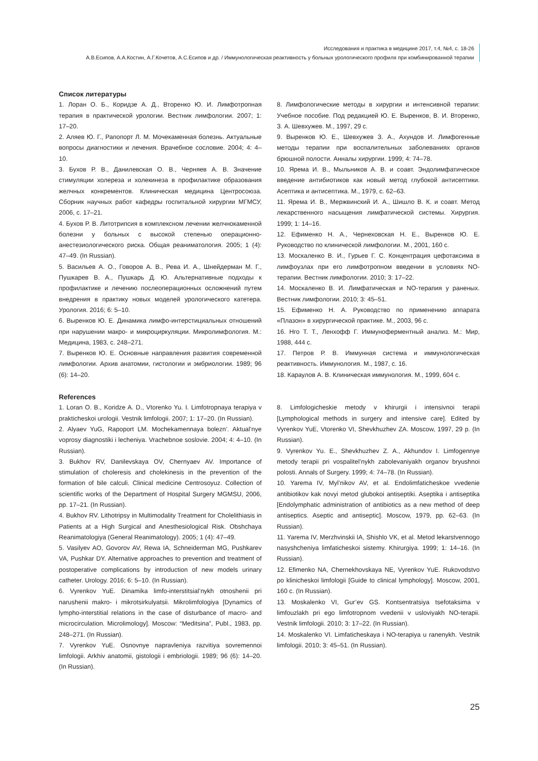Исследования и практика в медицине 2017, т.4, №4, с. 18-26
А.В.Есипов, А.А.Костин, А.Г.Кочетов, А.С.Есипов и др. / Иммунологическая реактивность у больных урологического профиля при комбинированной терапии
Список литературы
1. Лоран О. Б., Коридзе А. Д., Вторенко Ю. И. Лимфотропная терапия в практической урологии. Вестник лимфологии. 2007; 1: 17–20.
2. Аляев Ю. Г., Рапопорт Л. М. Мочекаменная болезнь. Актуальные вопросы диагностики и лечения. Врачебное сословие. 2004; 4: 4–10.
3. Бухов Р. В., Данилевская О. В., Черняев А. В. Значение стимуляции холереза и холекинеза в профилактике образования желчных конкрементов. Клиническая медицина Центросоюза. Сборник научных работ кафедры госпитальной хирургии МГМСУ, 2006, с. 17–21.
4. Бухов Р. В. Литотрипсия в комплексном лечении желчнокаменной болезни у больных с высокой степенью операционно-анестезиологического риска. Общая реаниматология. 2005; 1 (4): 47–49. (In Russian).
5. Васильев А. О., Говоров А. В., Рева И. А., Шнейдерман М. Г., Пушкарев В. А., Пушкарь Д. Ю. Альтернативные подходы к профилактике и лечению послеоперационных осложнений путем внедрения в практику новых моделей урологического катетера. Урология. 2016; 6: 5–10.
6. Выренков Ю. Е. Динамика лимфо-интерстициальных отношений при нарушении макро- и микроциркуляции. Микролимфология. М.: Медицина, 1983, с. 248–271.
7. Выренков Ю. Е. Основные направления развития современной лимфологии. Архив анатомии, гистологии и эмбриологии. 1989; 96 (6): 14–20.
8. Лимфологические методы в хирургии и интенсивной терапии: Учебное пособие. Под редакцией Ю. Е. Выренков, В. И. Вторенко, З. А. Шевхужев. М., 1997, 29 с.
9. Выренков Ю. Е., Шевхужев З. А., Ахундов И. Лимфогенные методы терапии при воспалительных заболеваниях органов брюшной полости. Анналы хирургии. 1999; 4: 74–78.
10. Ярема И. В., Мыльников А. В. и соавт. Эндолимфатическое введение антибиотиков как новый метод глубокой антисептики. Асептика и антисептика. М., 1979, с. 62–63.
11. Ярема И. В., Мержвинский И. А., Шишло В. К. и соавт. Метод лекарственного насыщения лимфатической системы. Хирургия. 1999; 1: 14–16.
12. Ефименко Н. А., Чернеховская Н. Е., Выренков Ю. Е. Руководство по клинической лимфологии. М., 2001, 160 с.
13. Москаленко В. И., Гурьев Г. С. Концентрация цефотаксима в лимфоузлах при его лимфотропном введении в условиях NO-терапии. Вестник лимфологии. 2010; 3: 17–22.
14. Москаленко В. И. Лимфатическая и NO-терапия у раненых. Вестник лимфологии. 2010; 3: 45–51.
15. Ефименко Н. А. Руководство по применению аппарата «Плазон» в хирургической практике. М., 2003, 96 с.
16. Нго Т. Т., Ленхофф Г. Иммуноферментный анализ. М.: Мир, 1988, 444 с.
17. Петров Р. В. Иммунная система и иммунологическая реактивность. Иммунология. М., 1987, с. 16.
18. Караулов А. В. Клиническая иммунология. М., 1999, 604 с.
References
1. Loran O. B., Koridze A. D., Vtorenko Yu. I. Limfotropnaya terapiya v prakticheskoi urologii. Vestnik limfologii. 2007; 1: 17–20. (In Russian).
2. Alyaev YuG, Rapoport LM. Mochekamennaya bolezn’. Aktual’nye voprosy diagnostiki i lecheniya. Vrachebnoe soslovie. 2004; 4: 4–10. (In Russian).
3. Bukhov RV, Danilevskaya OV, Chernyaev AV. Importance of stimulation of choleresis and cholekinesis in the prevention of the formation of bile calculi. Clinical medicine Centrosoyuz. Collection of scientific works of the Department of Hospital Surgery MGMSU, 2006, pp. 17–21. (In Russian).
4. Bukhov RV. Lithotripsy in Multimodality Treatment for Cholelithiasis in Patients at a High Surgical and Anesthesiological Risk. Obshchaya Reanimatologiya (General Reanimatology). 2005; 1 (4): 47–49.
5. Vasilyev AO, Govorov AV, Rewa IA, Schneiderman MG, Pushkarev VA, Pushkar DY. Alternative approaches to prevention and treatment of postoperative complications by introduction of new models urinary catheter. Urology. 2016; 6: 5–10. (In Russian).
6. Vyrenkov YuE. Dinamika limfo-interstitsial’nykh otnoshenii pri narushenii makro- i mikrotsirkulyatsii. Mikrolimfologiya [Dynamics of lympho-interstitial relations in the case of disturbance of macro- and microcirculation. Microlimology]. Moscow: “Meditsina”, Publ., 1983, pp. 248–271. (In Russian).
7. Vyrenkov YuE. Osnovnye napravleniya razvitiya sovremennoi limfologii. Arkhiv anatomii, gistologii i embriologii. 1989; 96 (6): 14–20. (In Russian).
8. Limfologicheskie metody v khirurgii i intensivnoi terapii [Lymphological methods in surgery and intensive care]. Edited by Vyrenkov YuE, Vtorenko VI, Shevkhuzhev ZA. Moscow, 1997, 29 p. (In Russian).
9. Vyrenkov Yu. E., Shevkhuzhev Z. A., Akhundov I. Limfogennye metody terapii pri vospalitel’nykh zabolevaniyakh organov bryushnoi polosti. Annals of Surgery. 1999; 4: 74–78. (In Russian).
10. Yarema IV, Myl’nikov AV, et al. Endolimfaticheskoe vvedenie antibiotikov kak novyi metod glubokoi antiseptiki. Aseptika i antiseptika [Endolymphatic administration of antibiotics as a new method of deep antiseptics. Aseptic and antiseptic]. Moscow, 1979, pp. 62–63. (In Russian).
11. Yarema IV, Merzhvinskii IA, Shishlo VK, et al. Metod lekarstvennogo nasyshcheniya limfaticheskoi sistemy. Khirurgiya. 1999; 1: 14–16. (In Russian).
12. Efimenko NA, Chernekhovskaya NE, Vyrenkov YuE. Rukovodstvo po klinicheskoi limfologii [Guide to clinical lymphology]. Moscow, 2001, 160 c. (In Russian).
13. Moskalenko VI, Gur’ev GS. Kontsentratsiya tsefotaksima v limfouzlakh pri ego limfotropnom vvedenii v usloviyakh NO-terapii. Vestnik limfologii. 2010; 3: 17–22. (In Russian).
14. Moskalenko VI. Limfaticheskaya i NO-terapiya u ranenykh. Vestnik limfologii. 2010; 3: 45–51. (In Russian).
25